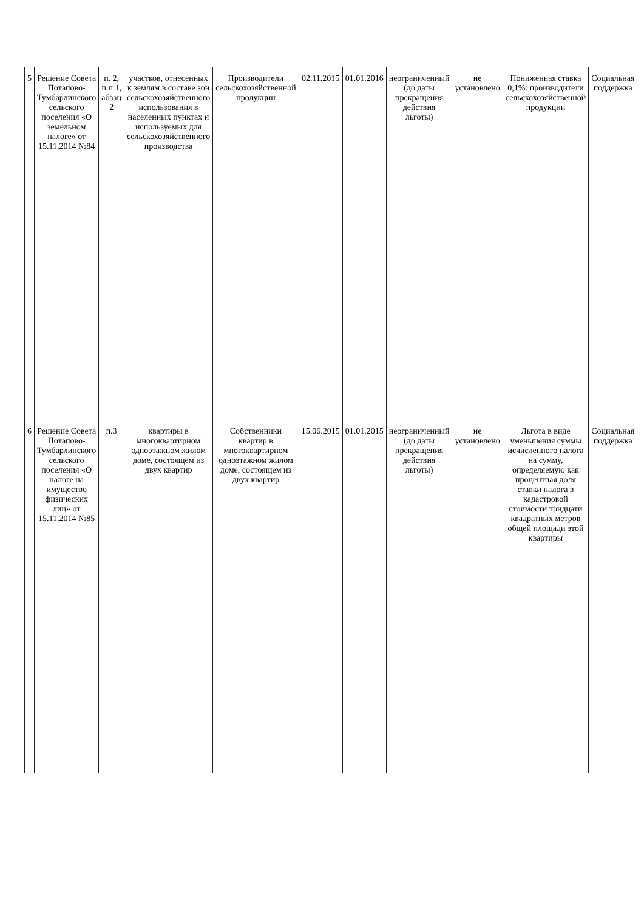| 5 | Решение Совета Потапово-Тумбарлинского сельского поселения «О земельном налоге» от 15.11.2014 №84 | п. 2, п.п.1, абзац 2 | участков, отнесенных к землям в составе зон сельскохозяйственного использования в населенных пунктах и используемых для сельскохозяйственного производства | Производители сельскохозяйственной продукции | 02.11.2015 | 01.01.2016 | неограниченный (до даты прекращения действия льготы) | не установлено | Пониженная ставка 0,1%: производители сельскохозяйственной продукции | Социальная поддержка |
| 6 | Решение Совета Потапово-Тумбарлинского сельского поселения «О налоге на имущество физических лиц» от 15.11.2014 №85 | п.3 | квартиры в многоквартирном одноэтажном жилом доме, состоящем из двух квартир | Собственники квартир в многоквартирном одноэтажном жилом доме, состоящем из двух квартир | 15.06.2015 | 01.01.2015 | неограниченный (до даты прекращения действия льготы) | не установлено | Льгота в виде уменьшения суммы исчисленного налога на сумму, определяемую как процентная доля ставки налога в кадастровой стоимости тридцати квадратных метров общей площади этой квартиры | Социальная поддержка |